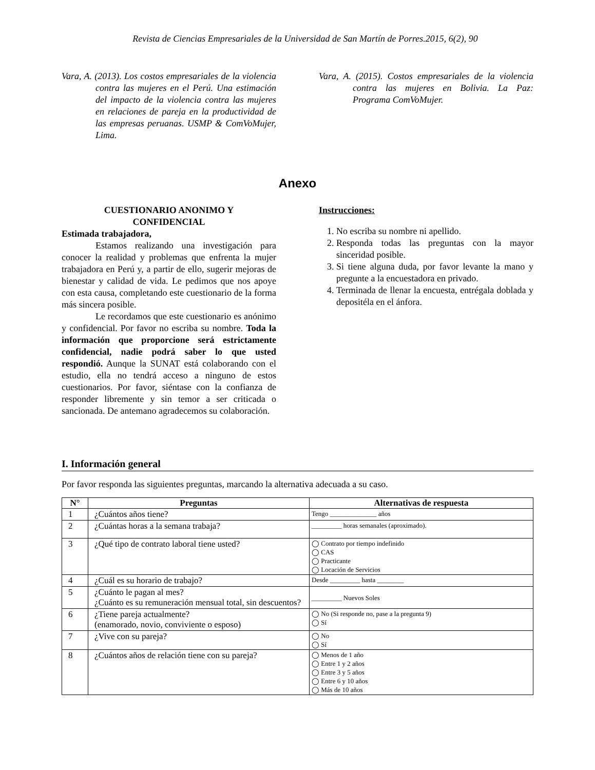Revista de Ciencias Empresariales de la Universidad de San Martín de Porres.2015, 6(2), 90
Vara, A. (2013). Los costos empresariales de la violencia contra las mujeres en el Perú. Una estimación del impacto de la violencia contra las mujeres en relaciones de pareja en la productividad de las empresas peruanas. USMP & ComVoMujer, Lima.
Vara, A. (2015). Costos empresariales de la violencia contra las mujeres en Bolivia. La Paz: Programa ComVoMujer.
Anexo
CUESTIONARIO ANONIMO Y
CONFIDENCIAL
Estimada trabajadora,
Estamos realizando una investigación para conocer la realidad y problemas que enfrenta la mujer trabajadora en Perú y, a partir de ello, sugerir mejoras de bienestar y calidad de vida. Le pedimos que nos apoye con esta causa, completando este cuestionario de la forma más sincera posible.
Le recordamos que este cuestionario es anónimo y confidencial. Por favor no escriba su nombre. Toda la información que proporcione será estrictamente confidencial, nadie podrá saber lo que usted respondió. Aunque la SUNAT está colaborando con el estudio, ella no tendrá acceso a ninguno de estos cuestionarios. Por favor, siéntase con la confianza de responder libremente y sin temor a ser criticada o sancionada. De antemano agradecemos su colaboración.
Instrucciones:
1. No escriba su nombre ni apellido.
2. Responda todas las preguntas con la mayor sinceridad posible.
3. Si tiene alguna duda, por favor levante la mano y pregunte a la encuestadora en privado.
4. Terminada de llenar la encuesta, entrégala doblada y depositéla en el ánfora.
I. Información general
Por favor responda las siguientes preguntas, marcando la alternativa adecuada a su caso.
| N° | Preguntas | Alternativas de respuesta |
| --- | --- | --- |
| 1 | ¿Cuántos años tiene? | Tengo ______________ años |
| 2 | ¿Cuántas horas a la semana trabaja? | _________ horas semanales (aproximado). |
| 3 | ¿Qué tipo de contrato laboral tiene usted? | ◯ Contrato por tiempo indefinido ◯ CAS ◯ Practicante ◯ Locación de Servicios |
| 4 | ¿Cuál es su horario de trabajo? | Desde _________ hasta ________ |
| 5 | ¿Cuánto le pagan al mes? ¿Cuánto es su remuneración mensual total, sin descuentos? | _________ Nuevos Soles |
| 6 | ¿Tiene pareja actualmente? (enamorado, novio, conviviente o esposo) | ◯ No (Si responde no, pase a la pregunta 9) ◯ Sí |
| 7 | ¿Vive con su pareja? | ◯ No ◯ Sí |
| 8 | ¿Cuántos años de relación tiene con su pareja? | ◯ Menos de 1 año ◯ Entre 1 y 2 años ◯ Entre 3 y 5 años ◯ Entre 6 y 10 años ◯ Más de 10 años |